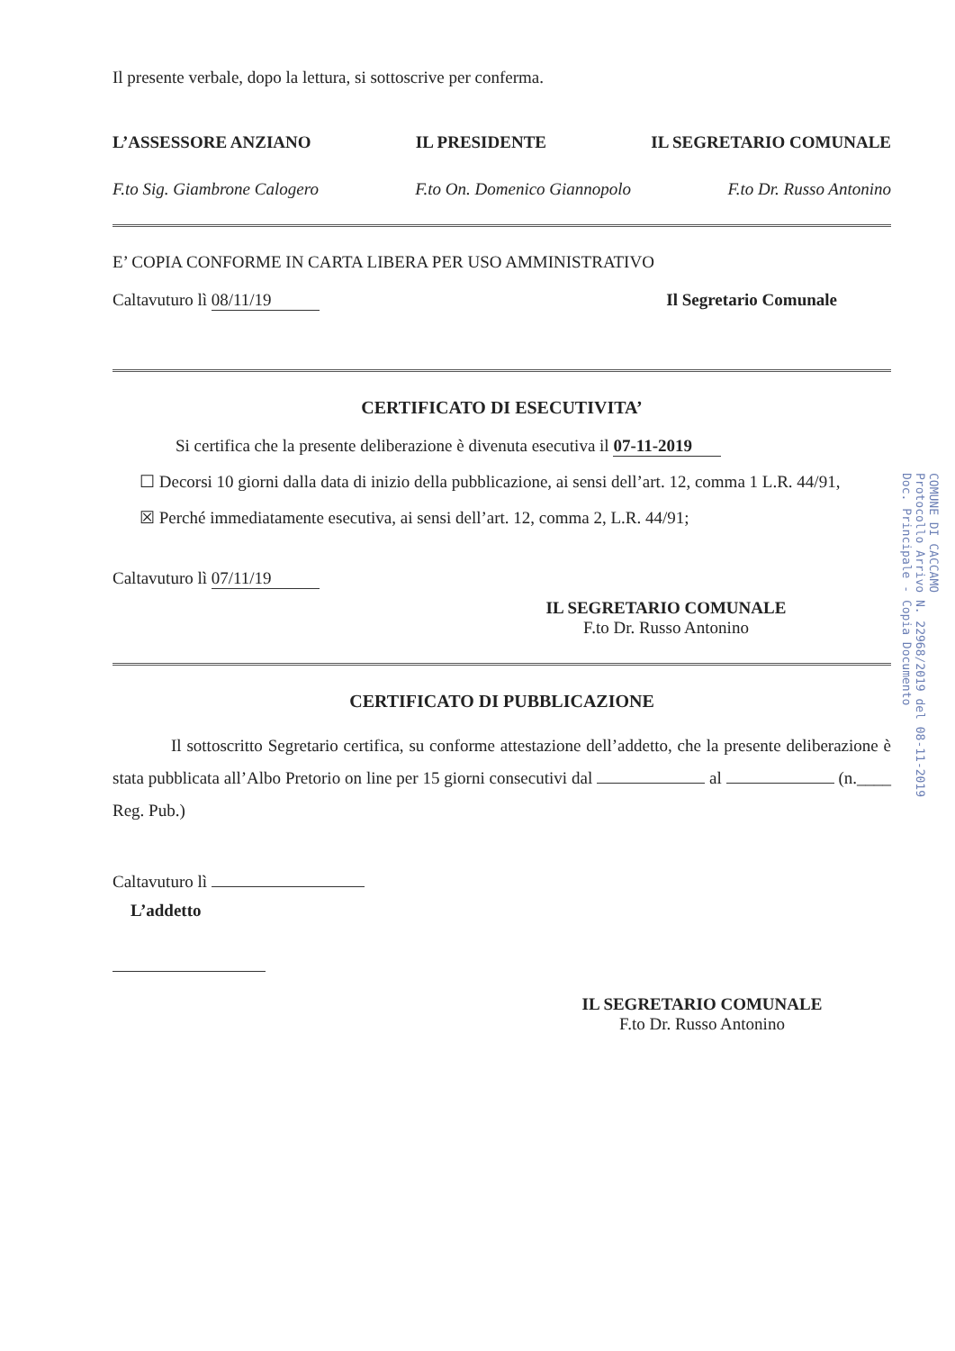Il presente verbale, dopo la lettura, si sottoscrive per conferma.
L’ASSESSORE ANZIANO IL PRESIDENTE IL SEGRETARIO COMUNALE
F.to Sig. Giambrone Calogero F.to On. Domenico Giannopolo F.to Dr. Russo Antonino
E’ COPIA CONFORME IN CARTA LIBERA PER USO AMMINISTRATIVO
Caltavuturo lì 08/11/19 Il Segretario Comunale
CERTIFICATO DI ESECUTIVITA’
Si certifica che la presente deliberazione è divenuta esecutiva il 07-11-2019
☐ Decorsi 10 giorni dalla data di inizio della pubblicazione, ai sensi dell’art. 12, comma 1 L.R. 44/91,
☒ Perché immediatamente esecutiva, ai sensi dell’art. 12, comma 2, L.R. 44/91;
Caltavuturo lì 07/11/19
IL SEGRETARIO COMUNALE
F.to Dr. Russo Antonino
CERTIFICATO DI PUBBLICAZIONE
Il sottoscritto Segretario certifica, su conforme attestazione dell’addetto, che la presente deliberazione è stata pubblicata all’Albo Pretorio on line per 15 giorni consecutivi dal al (n.____ Reg. Pub.)
Caltavuturo lì
L’addetto
IL SEGRETARIO COMUNALE
F.to Dr. Russo Antonino
COMUNE DI CACCAMO
Protocollo Arrivo N. 22968/2019 del 08-11-2019
Doc. Principale - Copia Documento